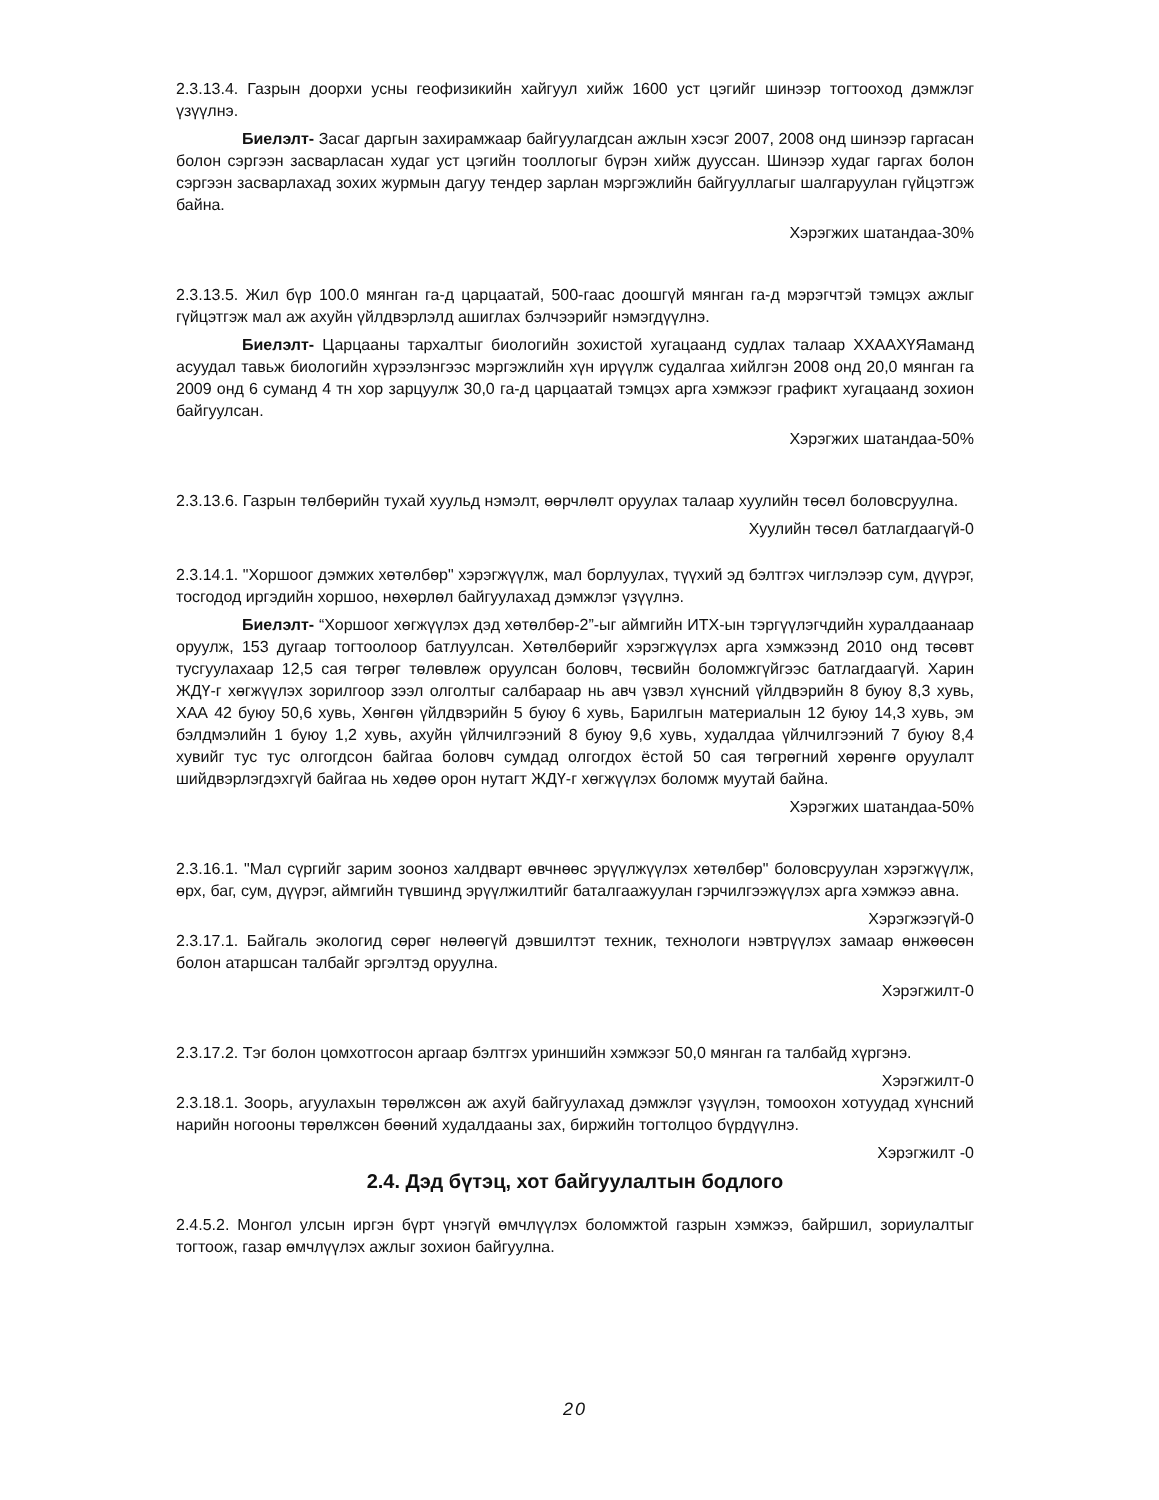2.3.13.4. Газрын доорхи усны геофизикийн хайгуул хийж 1600 уст цэгийг шинээр тогтооход дэмжлэг үзүүлнэ.
Биелэлт- Засаг даргын захирамжаар байгуулагдсан ажлын хэсэг 2007, 2008 онд шинээр гаргасан болон сэргээн засварласан худаг уст цэгийн тооллогыг бүрэн хийж дууссан. Шинээр худаг гаргах болон сэргээн засварлахад зохих журмын дагуу тендер зарлан мэргэжлийн байгууллагыг шалгаруулан гүйцэтгэж байна.
Хэрэгжих шатандаа-30%
2.3.13.5. Жил бүр 100.0 мянган га-д царцаатай, 500-гаас доошгүй мянган га-д мэрэгчтэй тэмцэх ажлыг гүйцэтгэж мал аж ахуйн үйлдвэрлэлд ашиглах бэлчээрийг нэмэгдүүлнэ.
Биелэлт- Царцааны тархалтыг биологийн зохистой хугацаанд судлах талаар ХХААХҮЯаманд асуудал тавьж биологийн хүрээлэнгээс мэргэжлийн хүн ирүүлж судалгаа хийлгэн 2008 онд 20,0 мянган га 2009 онд 6 суманд 4 тн хор зарцуулж 30,0 га-д царцаатай тэмцэх арга хэмжээг графикт хугацаанд зохион байгуулсан.
Хэрэгжих шатандаа-50%
2.3.13.6. Газрын төлбөрийн тухай хуульд нэмэлт, өөрчлөлт оруулах талаар хуулийн төсөл боловсруулна.
Хуулийн төсөл батлагдаагүй-0
2.3.14.1. "Хоршоог дэмжих хөтөлбөр" хэрэгжүүлж, мал борлуулах, түүхий эд бэлтгэх чиглэлээр сум, дүүрэг, тосгодод иргэдийн хоршоо, нөхөрлөл байгуулахад дэмжлэг үзүүлнэ.
Биелэлт- “Хоршоог хөгжүүлэх дэд хөтөлбөр-2”-ыг аймгийн ИТХ-ын тэргүүлэгчдийн хуралдаанаар оруулж, 153 дугаар тогтоолоор батлуулсан. Хөтөлбөрийг хэрэгжүүлэх арга хэмжээнд 2010 онд төсөвт тусгуулахаар 12,5 сая төгрөг төлөвлөж оруулсан боловч, төсвийн боломжгүйгээс батлагдаагүй. Харин ЖДҮ-г хөгжүүлэх зорилгоор зээл олголтыг салбараар нь авч үзвэл хүнсний үйлдвэрийн 8 буюу 8,3 хувь, ХАА 42 буюу 50,6 хувь, Хөнгөн үйлдвэрийн 5 буюу 6 хувь, Барилгын материалын 12 буюу 14,3 хувь, эм бэлдмэлийн 1 буюу 1,2 хувь, ахуйн үйлчилгээний 8 буюу 9,6 хувь, худалдаа үйлчилгээний 7 буюу 8,4 хувийг тус тус олгогдсон байгаа боловч сумдад олгогдох ёстой 50 сая төгрөгний хөрөнгө оруулалт шийдвэрлэгдэхгүй байгаа нь хөдөө орон нутагт ЖДҮ-г хөгжүүлэх боломж муутай байна.
Хэрэгжих шатандаа-50%
2.3.16.1. "Мал сүргийг зарим зооноз халдварт өвчнөөс эрүүлжүүлэх хөтөлбөр" боловсруулан хэрэгжүүлж, өрх, баг, сум, дүүрэг, аймгийн түвшинд эрүүлжилтийг баталгаажуулан гэрчилгээжүүлэх арга хэмжээ авна.
Хэрэгжээгүй-0
2.3.17.1. Байгаль экологид сөрөг нөлөөгүй дэвшилтэт техник, технологи нэвтрүүлэх замаар өнжөөсөн болон атаршсан талбайг эргэлтэд оруулна.
Хэрэгжилт-0
2.3.17.2. Тэг болон цомхотгосон аргаар бэлтгэх уриншийн хэмжээг 50,0 мянган га талбайд хүргэнэ.
Хэрэгжилт-0
2.3.18.1. Зоорь, агуулахын төрөлжсөн аж ахуй байгуулахад дэмжлэг үзүүлэн, томоохон хотуудад хүнсний нарийн ногооны төрөлжсөн бөөний худалдааны зах, биржийн тогтолцоо бүрдүүлнэ.
Хэрэгжилт -0
2.4. Дэд бүтэц, хот байгуулалтын бодлого
2.4.5.2. Монгол улсын иргэн бүрт үнэгүй өмчлүүлэх боломжтой газрын хэмжээ, байршил, зориулалтыг тогтоож, газар өмчлүүлэх ажлыг зохион байгуулна.
20